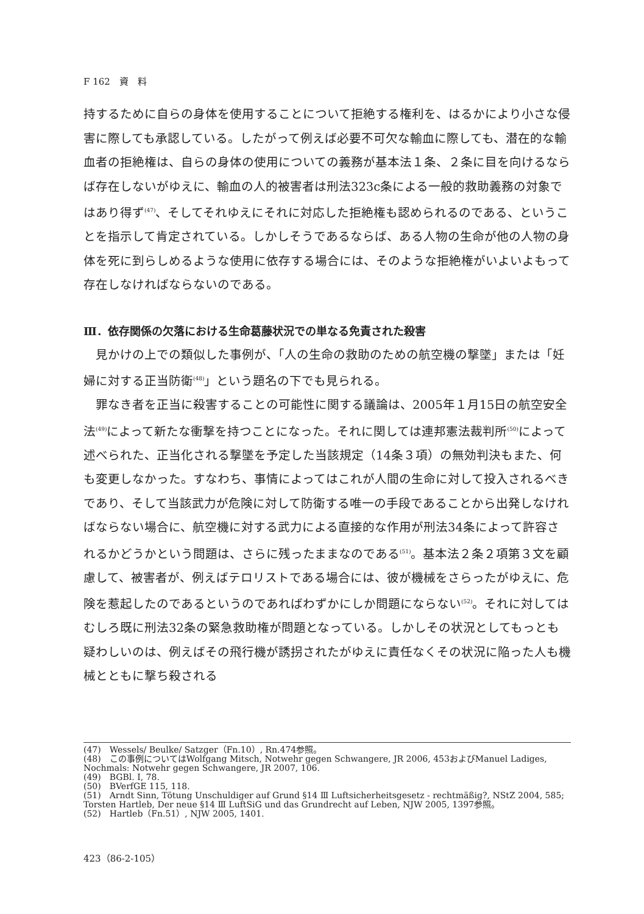F 162　資　料
持するために自らの身体を使用することについて拒絶する権利を、はるかにより小さな侵害に際しても承認している。したがって例えば必要不可欠な輸血に際しても、潜在的な輸血者の拒絶権は、自らの身体の使用についての義務が基本法１条、２条に目を向けるならば存在しないがゆえに、輸血の人的被害者は刑法323c条による一般的救助義務の対象ではあり得ず<sup>(47)</sup>、そしてそれゆえにそれに対応した拒絶権も認められるのである、ということを指示して肯定されている。しかしそうであるならば、ある人物の生命が他の人物の身体を死に到らしめるような使用に依存する場合には、そのような拒絶権がいよいよもって存在しなければならないのである。
Ⅲ．依存関係の欠落における生命葛藤状況での単なる免責された殺害
　見かけの上での類似した事例が、「人の生命の救助のための航空機の撃墜」または「妊婦に対する正当防衛<sup>(48)</sup>」という題名の下でも見られる。
　罪なき者を正当に殺害することの可能性に関する議論は、2005年１月15日の航空安全法<sup>(49)</sup>によって新たな衝撃を持つことになった。それに関しては連邦憲法裁判所<sup>(50)</sup>によって述べられた、正当化される撃墜を予定した当該規定（14条３項）の無効判決もまた、何も変更しなかった。すなわち、事情によってはこれが人間の生命に対して投入されるべきであり、そして当該武力が危険に対して防衛する唯一の手段であることから出発しなければならない場合に、航空機に対する武力による直接的な作用が刑法34条によって許容されるかどうかという問題は、さらに残ったままなのである<sup>(51)</sup>。基本法２条２項第３文を顧慮して、被害者が、例えばテロリストである場合には、彼が機械をさらったがゆえに、危険を惹起したのであるというのであればわずかにしか問題にならない<sup>(52)</sup>。それに対してはむしろ既に刑法32条の緊急救助権が問題となっている。しかしその状況としてもっとも疑わしいのは、例えばその飛行機が誘拐されたがゆえに責任なくその状況に陥った人も機械とともに撃ち殺される
(47)　Wessels/ Beulke/ Satzger（Fn.10）, Rn.474参照。
(48)　この事例についてはWolfgang Mitsch, Notwehr gegen Schwangere, JR 2006, 453およびManuel Ladiges, Nochmals: Notwehr gegen Schwangere, JR 2007, 106.
(49)　BGBl. Ⅰ, 78.
(50)　BVerfGE 115, 118.
(51)　Arndt Sinn, Tötung Unschuldiger auf Grund §14 Ⅲ Luftsicherheitsgesetz - rechtmäßig?, NStZ 2004, 585; Torsten Hartleb, Der neue §14 Ⅲ LuftSiG und das Grundrecht auf Leben, NJW 2005, 1397参照。
(52)　Hartleb（Fn.51）, NJW 2005, 1401.
423（86-2-105）